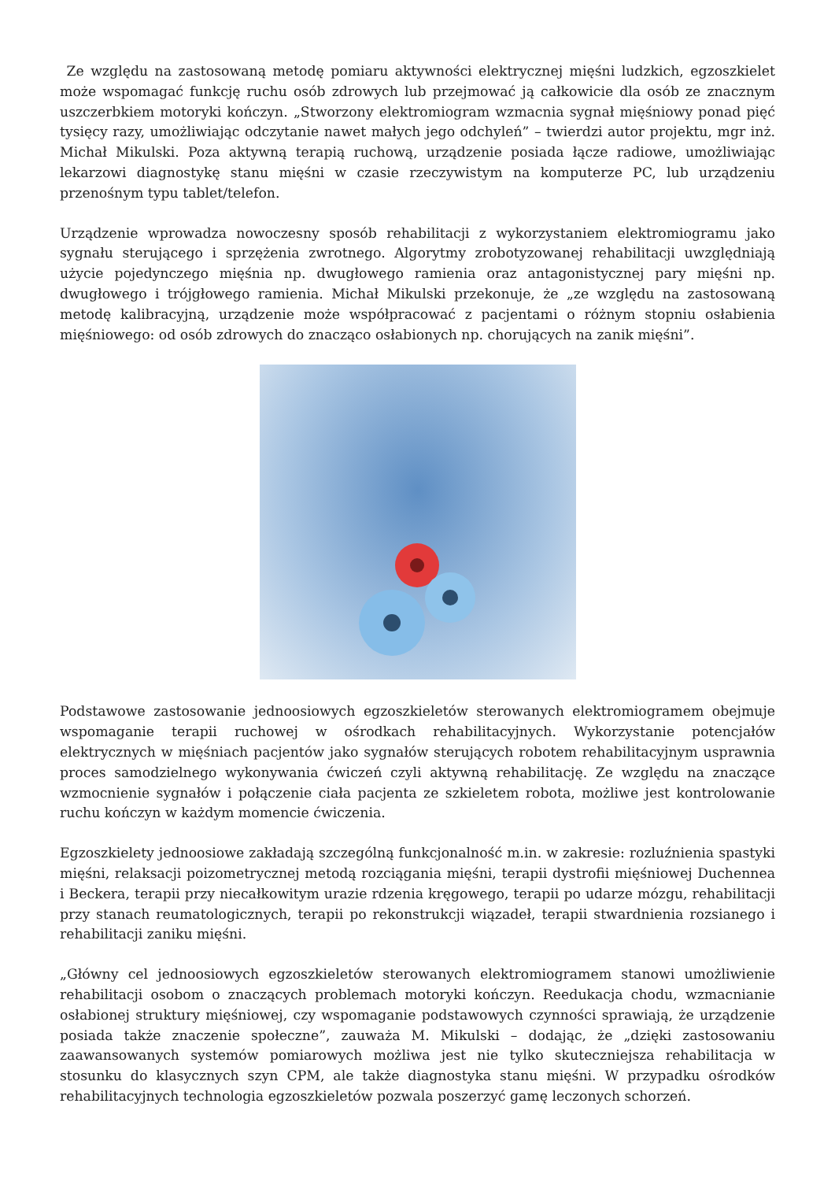Ze względu na zastosowaną metodę pomiaru aktywności elektrycznej mięśni ludzkich, egzoszkielet może wspomagać funkcję ruchu osób zdrowych lub przejmować ją całkowicie dla osób ze znacznym uszczerbkiem motoryki kończyn. „Stworzony elektromiogram wzmacnia sygnał mięśniowy ponad pięć tysięcy razy, umożliwiając odczytanie nawet małych jego odchyleń” – twierdzi autor projektu, mgr inż. Michał Mikulski. Poza aktywną terapią ruchową, urządzenie posiada łącze radiowe, umożliwiając lekarzowi diagnostykę stanu mięśni w czasie rzeczywistym na komputerze PC, lub urządzeniu przenośnym typu tablet/telefon.
Urządzenie wprowadza nowoczesny sposób rehabilitacji z wykorzystaniem elektromiogramu jako sygnału sterującego i sprzężenia zwrotnego. Algorytmy zrobotyzowanej rehabilitacji uwzględniają użycie pojedynczego mięśnia np. dwugłowego ramienia oraz antagonistycznej pary mięśni np. dwugłowego i trójgłowego ramienia. Michał Mikulski przekonuje, że „ze względu na zastosowaną metodę kalibracyjną, urządzenie może współpracować z pacjentami o różnym stopniu osłabienia mięśniowego: od osób zdrowych do znacząco osłabionych np. chorujących na zanik mięśni”.
Podstawowe zastosowanie jednoosiowych egzoszkieletów sterowanych elektromiogramem obejmuje wspomaganie terapii ruchowej w ośrodkach rehabilitacyjnych. Wykorzystanie potencjałów elektrycznych w mięśniach pacjentów jako sygnałów sterujących robotem rehabilitacyjnym usprawnia proces samodzielnego wykonywania ćwiczeń czyli aktywną rehabilitację. Ze względu na znaczące wzmocnienie sygnałów i połączenie ciała pacjenta ze szkieletem robota, możliwe jest kontrolowanie ruchu kończyn w każdym momencie ćwiczenia.
Egzoszkielety jednoosiowe zakładają szczególną funkcjonalność m.in. w zakresie: rozluźnienia spastyki mięśni, relaksacji poizometrycznej metodą rozciągania mięśni, terapii dystrofii mięśniowej Duchennea i Beckera, terapii przy niecałkowitym urazie rdzenia kręgowego, terapii po udarze mózgu, rehabilitacji przy stanach reumatologicznych, terapii po rekonstrukcji wiązadeł, terapii stwardnienia rozsianego i rehabilitacji zaniku mięśni.
„Główny cel jednoosiowych egzoszkieletów sterowanych elektromiogramem stanowi umożliwienie rehabilitacji osobom o znaczących problemach motoryki kończyn. Reedukacja chodu, wzmacnianie osłabionej struktury mięśniowej, czy wspomaganie podstawowych czynności sprawiają, że urządzenie posiada także znaczenie społeczne”, zauważa M. Mikulski – dodając, że „dzięki zastosowaniu zaawansowanych systemów pomiarowych możliwa jest nie tylko skuteczniejsza rehabilitacja w stosunku do klasycznych szyn CPM, ale także diagnostyka stanu mięśni. W przypadku ośrodków rehabilitacyjnych technologia egzoszkieletów pozwala poszerzyć gamę leczonych schorzeń.